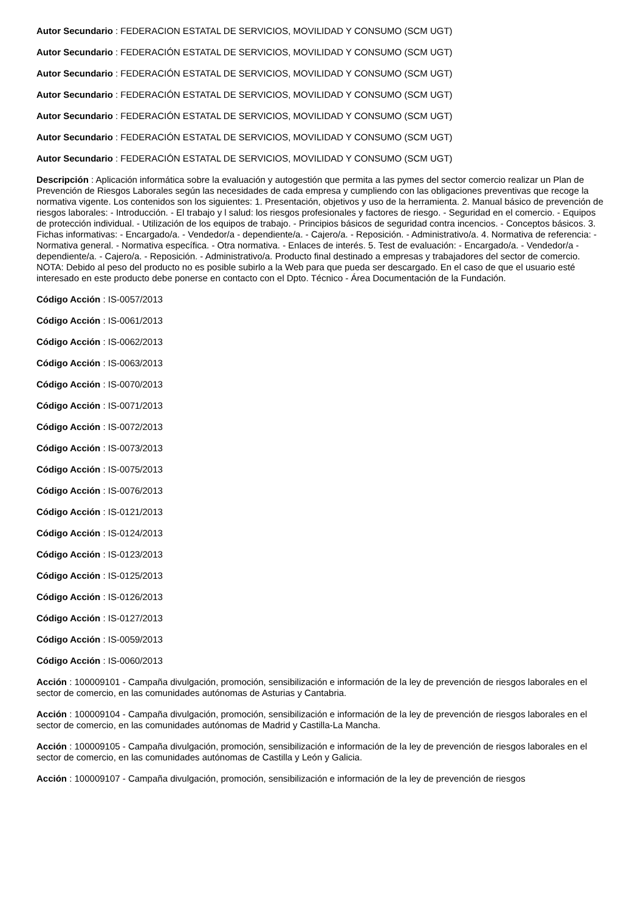Autor Secundario : FEDERACION ESTATAL DE SERVICIOS, MOVILIDAD Y CONSUMO (SCM UGT)
Autor Secundario : FEDERACIÓN ESTATAL DE SERVICIOS, MOVILIDAD Y CONSUMO (SCM UGT)
Autor Secundario : FEDERACIÓN ESTATAL DE SERVICIOS, MOVILIDAD Y CONSUMO (SCM UGT)
Autor Secundario : FEDERACIÓN ESTATAL DE SERVICIOS, MOVILIDAD Y CONSUMO (SCM UGT)
Autor Secundario : FEDERACIÓN ESTATAL DE SERVICIOS, MOVILIDAD Y CONSUMO (SCM UGT)
Autor Secundario : FEDERACIÓN ESTATAL DE SERVICIOS, MOVILIDAD Y CONSUMO (SCM UGT)
Autor Secundario : FEDERACIÓN ESTATAL DE SERVICIOS, MOVILIDAD Y CONSUMO (SCM UGT)
Descripción : Aplicación informática sobre la evaluación y autogestión que permita a las pymes del sector comercio realizar un Plan de Prevención de Riesgos Laborales según las necesidades de cada empresa y cumpliendo con las obligaciones preventivas que recoge la normativa vigente. Los contenidos son los siguientes: 1. Presentación, objetivos y uso de la herramienta. 2. Manual básico de prevención de riesgos laborales: - Introducción. - El trabajo y l salud: los riesgos profesionales y factores de riesgo. - Seguridad en el comercio. - Equipos de protección individual. - Utilización de los equipos de trabajo. - Principios básicos de seguridad contra incencios. - Conceptos básicos. 3. Fichas informativas: - Encargado/a. - Vendedor/a - dependiente/a. - Cajero/a. - Reposición. - Administrativo/a. 4. Normativa de referencia: - Normativa general. - Normativa específica. - Otra normativa. - Enlaces de interés. 5. Test de evaluación: - Encargado/a. - Vendedor/a - dependiente/a. - Cajero/a. - Reposición. - Administrativo/a. Producto final destinado a empresas y trabajadores del sector de comercio. NOTA: Debido al peso del producto no es posible subirlo a la Web para que pueda ser descargado. En el caso de que el usuario esté interesado en este producto debe ponerse en contacto con el Dpto. Técnico - Área Documentación de la Fundación.
Código Acción : IS-0057/2013
Código Acción : IS-0061/2013
Código Acción : IS-0062/2013
Código Acción : IS-0063/2013
Código Acción : IS-0070/2013
Código Acción : IS-0071/2013
Código Acción : IS-0072/2013
Código Acción : IS-0073/2013
Código Acción : IS-0075/2013
Código Acción : IS-0076/2013
Código Acción : IS-0121/2013
Código Acción : IS-0124/2013
Código Acción : IS-0123/2013
Código Acción : IS-0125/2013
Código Acción : IS-0126/2013
Código Acción : IS-0127/2013
Código Acción : IS-0059/2013
Código Acción : IS-0060/2013
Acción : 100009101 - Campaña divulgación, promoción, sensibilización e información de la ley de prevención de riesgos laborales en el sector de comercio, en las comunidades autónomas de Asturias y Cantabria.
Acción : 100009104 - Campaña divulgación, promoción, sensibilización e información de la ley de prevención de riesgos laborales en el sector de comercio, en las comunidades autónomas de Madrid y Castilla-La Mancha.
Acción : 100009105 - Campaña divulgación, promoción, sensibilización e información de la ley de prevención de riesgos laborales en el sector de comercio, en las comunidades autónomas de Castilla y León y Galicia.
Acción : 100009107 - Campaña divulgación, promoción, sensibilización e información de la ley de prevención de riesgos